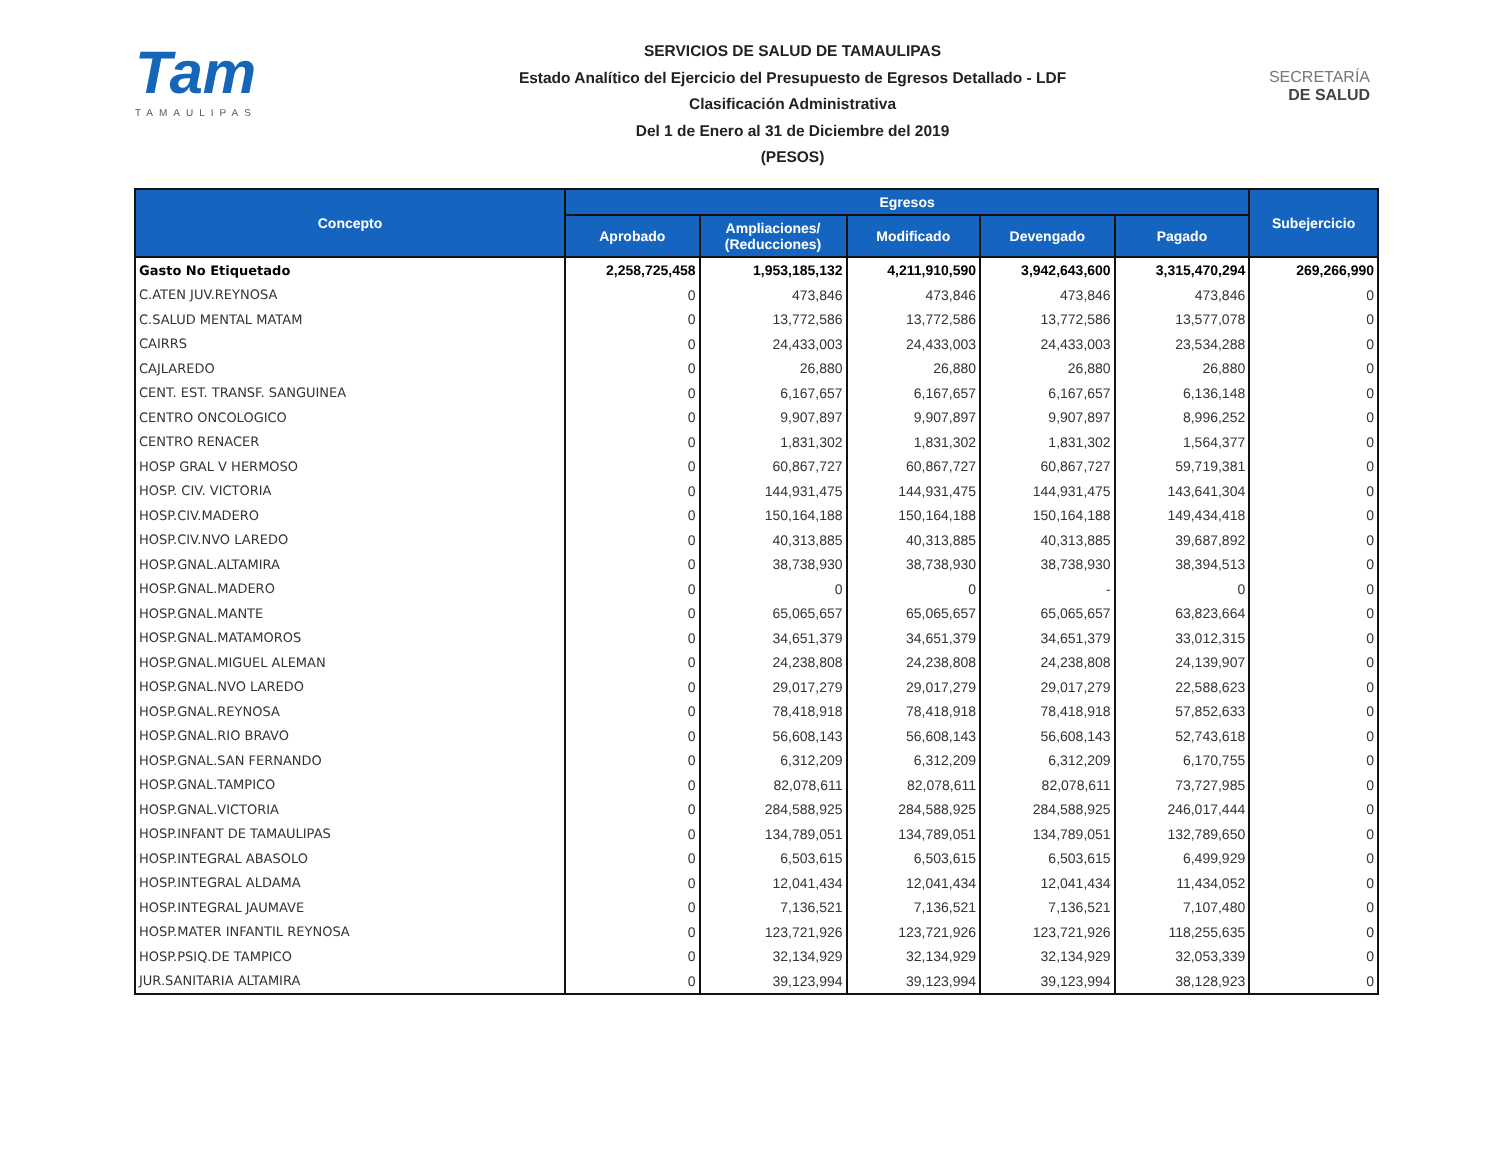Tam
TAMAULIPAS
SERVICIOS DE SALUD DE TAMAULIPAS
Estado Analítico del Ejercicio del Presupuesto de Egresos Detallado - LDF
Clasificación Administrativa
Del 1 de Enero al 31 de Diciembre del 2019
(PESOS)
SECRETARÍA
DE SALUD
| Concepto | Egresos | | | | | Subejercicio |
| --- | --- | --- | --- | --- | --- | --- |
| | Aprobado | Ampliaciones/ (Reducciones) | Modificado | Devengado | Pagado | |
| Gasto No Etiquetado | 2,258,725,458 | 1,953,185,132 | 4,211,910,590 | 3,942,643,600 | 3,315,470,294 | 269,266,990 |
| C.ATEN JUV.REYNOSA | 0 | 473,846 | 473,846 | 473,846 | 473,846 | 0 |
| C.SALUD MENTAL MATAM | 0 | 13,772,586 | 13,772,586 | 13,772,586 | 13,577,078 | 0 |
| CAIRRS | 0 | 24,433,003 | 24,433,003 | 24,433,003 | 23,534,288 | 0 |
| CAJLAREDO | 0 | 26,880 | 26,880 | 26,880 | 26,880 | 0 |
| CENT. EST. TRANSF. SANGUINEA | 0 | 6,167,657 | 6,167,657 | 6,167,657 | 6,136,148 | 0 |
| CENTRO ONCOLOGICO | 0 | 9,907,897 | 9,907,897 | 9,907,897 | 8,996,252 | 0 |
| CENTRO RENACER | 0 | 1,831,302 | 1,831,302 | 1,831,302 | 1,564,377 | 0 |
| HOSP GRAL V HERMOSO | 0 | 60,867,727 | 60,867,727 | 60,867,727 | 59,719,381 | 0 |
| HOSP. CIV. VICTORIA | 0 | 144,931,475 | 144,931,475 | 144,931,475 | 143,641,304 | 0 |
| HOSP.CIV.MADERO | 0 | 150,164,188 | 150,164,188 | 150,164,188 | 149,434,418 | 0 |
| HOSP.CIV.NVO LAREDO | 0 | 40,313,885 | 40,313,885 | 40,313,885 | 39,687,892 | 0 |
| HOSP.GNAL.ALTAMIRA | 0 | 38,738,930 | 38,738,930 | 38,738,930 | 38,394,513 | 0 |
| HOSP.GNAL.MADERO | 0 | 0 | 0 | - | 0 | 0 |
| HOSP.GNAL.MANTE | 0 | 65,065,657 | 65,065,657 | 65,065,657 | 63,823,664 | 0 |
| HOSP.GNAL.MATAMOROS | 0 | 34,651,379 | 34,651,379 | 34,651,379 | 33,012,315 | 0 |
| HOSP.GNAL.MIGUEL ALEMAN | 0 | 24,238,808 | 24,238,808 | 24,238,808 | 24,139,907 | 0 |
| HOSP.GNAL.NVO LAREDO | 0 | 29,017,279 | 29,017,279 | 29,017,279 | 22,588,623 | 0 |
| HOSP.GNAL.REYNOSA | 0 | 78,418,918 | 78,418,918 | 78,418,918 | 57,852,633 | 0 |
| HOSP.GNAL.RIO BRAVO | 0 | 56,608,143 | 56,608,143 | 56,608,143 | 52,743,618 | 0 |
| HOSP.GNAL.SAN FERNANDO | 0 | 6,312,209 | 6,312,209 | 6,312,209 | 6,170,755 | 0 |
| HOSP.GNAL.TAMPICO | 0 | 82,078,611 | 82,078,611 | 82,078,611 | 73,727,985 | 0 |
| HOSP.GNAL.VICTORIA | 0 | 284,588,925 | 284,588,925 | 284,588,925 | 246,017,444 | 0 |
| HOSP.INFANT DE TAMAULIPAS | 0 | 134,789,051 | 134,789,051 | 134,789,051 | 132,789,650 | 0 |
| HOSP.INTEGRAL ABASOLO | 0 | 6,503,615 | 6,503,615 | 6,503,615 | 6,499,929 | 0 |
| HOSP.INTEGRAL ALDAMA | 0 | 12,041,434 | 12,041,434 | 12,041,434 | 11,434,052 | 0 |
| HOSP.INTEGRAL JAUMAVE | 0 | 7,136,521 | 7,136,521 | 7,136,521 | 7,107,480 | 0 |
| HOSP.MATER INFANTIL REYNOSA | 0 | 123,721,926 | 123,721,926 | 123,721,926 | 118,255,635 | 0 |
| HOSP.PSIQ.DE TAMPICO | 0 | 32,134,929 | 32,134,929 | 32,134,929 | 32,053,339 | 0 |
| JUR.SANITARIA ALTAMIRA | 0 | 39,123,994 | 39,123,994 | 39,123,994 | 38,128,923 | 0 |